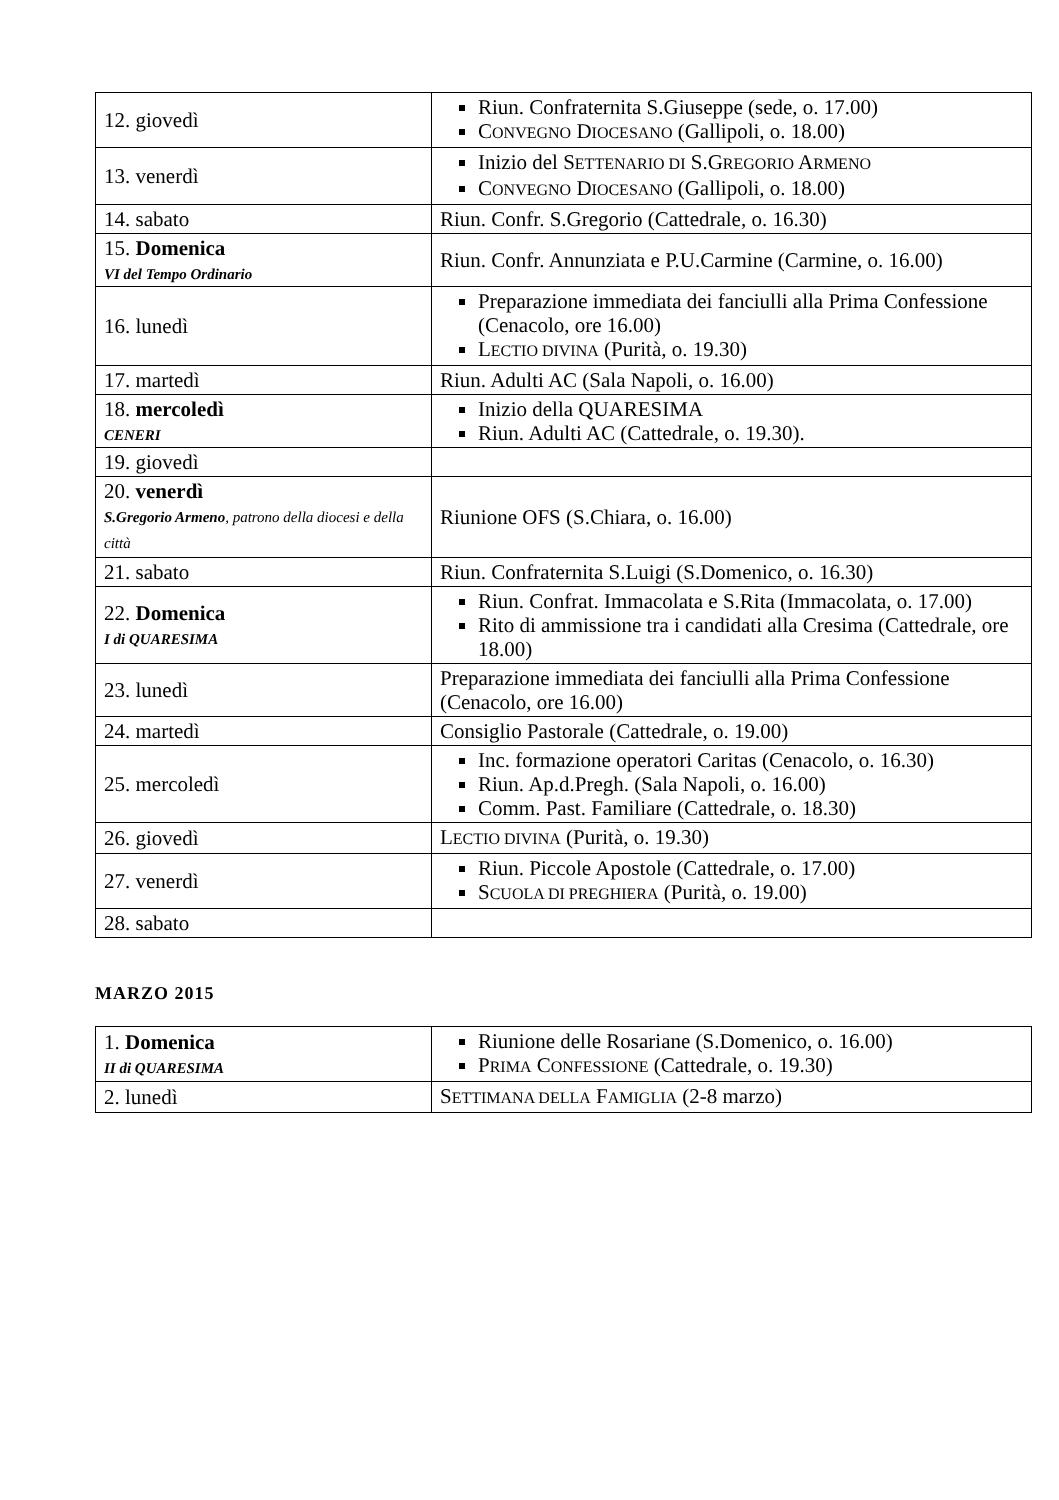| 12. giovedì | Riun. Confraternita S.Giuseppe (sede, o. 17.00) C ONVEGNO D IOCESANO (Gallipoli, o. 18.00) |
| 13. venerdì | Inizio del S ETTENARIO DI S.G REGORIO A RMENO C ONVEGNO D IOCESANO (Gallipoli, o. 18.00) |
| 14. sabato | Riun. Confr. S.Gregorio (Cattedrale, o. 16.30) |
| 15. Domenica VI del Tempo Ordinario | Riun. Confr. Annunziata e P.U.Carmine (Carmine, o. 16.00) |
| 16. lunedì | Preparazione immediata dei fanciulli alla Prima Confessione (Cenacolo, ore 16.00) L ECTIO DIVINA (Purità, o. 19.30) |
| 17. martedì | Riun. Adulti AC (Sala Napoli, o. 16.00) |
| 18. mercoledì CENERI | Inizio della QUARESIMA Riun. Adulti AC (Cattedrale, o. 19.30). |
| 19. giovedì | |
| 20. venerdì S.Gregorio Armeno , patrono della diocesi e della città | Riunione OFS (S.Chiara, o. 16.00) |
| 21. sabato | Riun. Confraternita S.Luigi (S.Domenico, o. 16.30) |
| 22. Domenica I di QUARESIMA | Riun. Confrat. Immacolata e S.Rita (Immacolata, o. 17.00) Rito di ammissione tra i candidati alla Cresima (Cattedrale, ore 18.00) |
| 23. lunedì | Preparazione immediata dei fanciulli alla Prima Confessione (Cenacolo, ore 16.00) |
| 24. martedì | Consiglio Pastorale (Cattedrale, o. 19.00) |
| 25. mercoledì | Inc. formazione operatori Caritas (Cenacolo, o. 16.30) Riun. Ap.d.Pregh. (Sala Napoli, o. 16.00) Comm. Past. Familiare (Cattedrale, o. 18.30) |
| 26. giovedì | L ECTIO DIVINA (Purità, o. 19.30) |
| 27. venerdì | Riun. Piccole Apostole (Cattedrale, o. 17.00) S CUOLA DI PREGHIERA (Purità, o. 19.00) |
| 28. sabato | |
MARZO 2015
| 1. Domenica II di QUARESIMA | Riunione delle Rosariane (S.Domenico, o. 16.00) P RIMA C ONFESSIONE (Cattedrale, o. 19.30) |
| 2. lunedì | S ETTIMANA DELLA F AMIGLIA (2-8 marzo) |